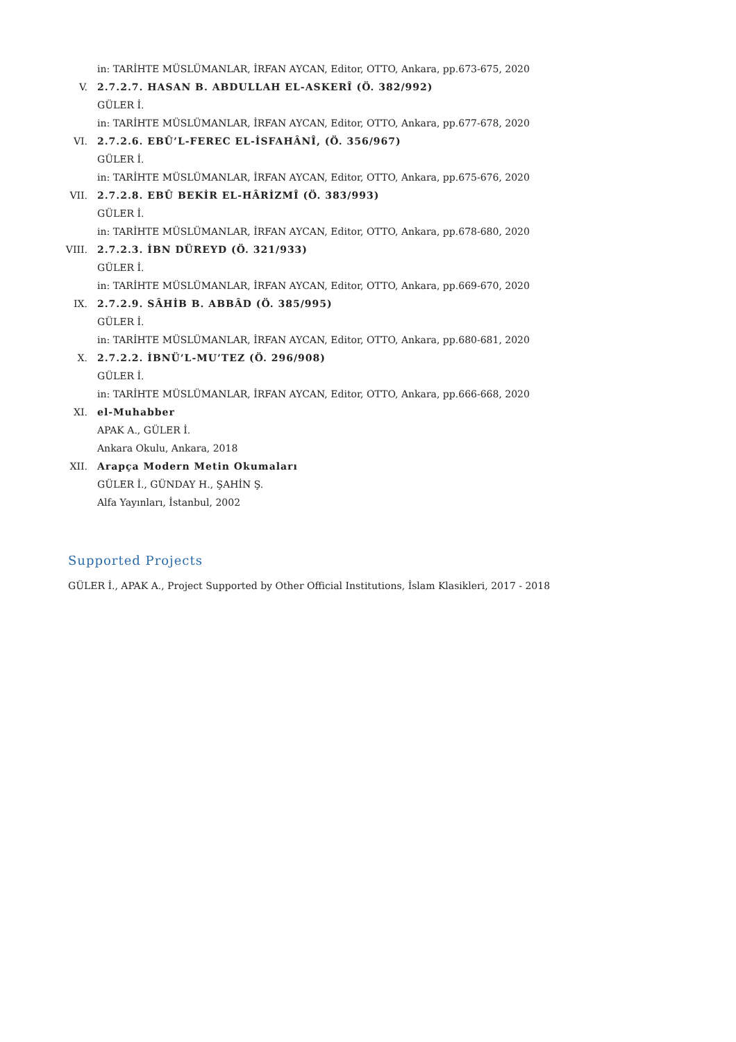in: TARİHTE MÜSLÜMANLAR, İRFAN AYCAN, Editor, OTTO, Ankara, pp.673-675, 2020
V. 2.7.2.7. HASAN B. ABDULLAH EL-ASKERÎ (Ö. 382/992)
GÜLER İ.
in: TARİHTE MÜSLÜMANLAR, İRFAN AYCAN, Editor, OTTO, Ankara, pp.677-678, 2020
VI. 2.7.2.6. EBÛ’L-FEREC EL-İSFAHÂNÎ, (Ö. 356/967)
GÜLER İ.
in: TARİHTE MÜSLÜMANLAR, İRFAN AYCAN, Editor, OTTO, Ankara, pp.675-676, 2020
VII. 2.7.2.8. EBÛ BEKİR EL-HÂRİZMÎ (Ö. 383/993)
GÜLER İ.
in: TARİHTE MÜSLÜMANLAR, İRFAN AYCAN, Editor, OTTO, Ankara, pp.678-680, 2020
VIII. 2.7.2.3. İBN DÜREYD (Ö. 321/933)
GÜLER İ.
in: TARİHTE MÜSLÜMANLAR, İRFAN AYCAN, Editor, OTTO, Ankara, pp.669-670, 2020
IX. 2.7.2.9. SÂHİB B. ABBÂD (Ö. 385/995)
GÜLER İ.
in: TARİHTE MÜSLÜMANLAR, İRFAN AYCAN, Editor, OTTO, Ankara, pp.680-681, 2020
X. 2.7.2.2. İBNÜ’L-MU’TEZ (Ö. 296/908)
GÜLER İ.
in: TARİHTE MÜSLÜMANLAR, İRFAN AYCAN, Editor, OTTO, Ankara, pp.666-668, 2020
XI. el-Muhabber
APAK A., GÜLER İ.
Ankara Okulu, Ankara, 2018
XII. Arapça Modern Metin Okumaları
GÜLER İ., GÜNDAY H., ŞAHİN Ş.
Alfa Yayınları, İstanbul, 2002
Supported Projects
GÜLER İ., APAK A., Project Supported by Other Official Institutions, İslam Klasikleri, 2017 - 2018